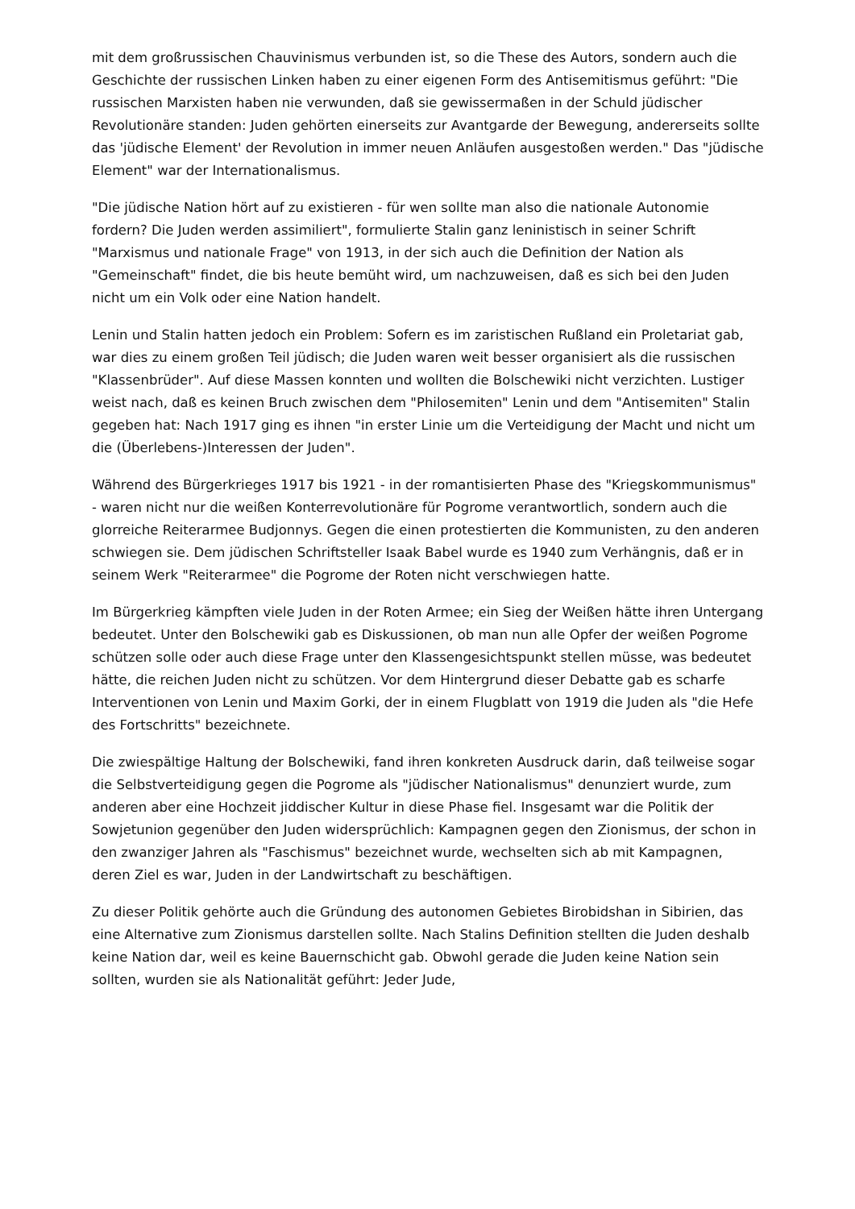mit dem großrussischen Chauvinismus verbunden ist, so die These des Autors, sondern auch die Geschichte der russischen Linken haben zu einer eigenen Form des Antisemitismus geführt: "Die russischen Marxisten haben nie verwunden, daß sie gewissermaßen in der Schuld jüdischer Revolutionäre standen: Juden gehörten einerseits zur Avantgarde der Bewegung, andererseits sollte das 'jüdische Element' der Revolution in immer neuen Anläufen ausgestoßen werden." Das "jüdische Element" war der Internationalismus.
"Die jüdische Nation hört auf zu existieren - für wen sollte man also die nationale Autonomie fordern? Die Juden werden assimiliert", formulierte Stalin ganz leninistisch in seiner Schrift "Marxismus und nationale Frage" von 1913, in der sich auch die Definition der Nation als "Gemeinschaft" findet, die bis heute bemüht wird, um nachzuweisen, daß es sich bei den Juden nicht um ein Volk oder eine Nation handelt.
Lenin und Stalin hatten jedoch ein Problem: Sofern es im zaristischen Rußland ein Proletariat gab, war dies zu einem großen Teil jüdisch; die Juden waren weit besser organisiert als die russischen "Klassenbrüder". Auf diese Massen konnten und wollten die Bolschewiki nicht verzichten. Lustiger weist nach, daß es keinen Bruch zwischen dem "Philosemiten" Lenin und dem "Antisemiten" Stalin gegeben hat: Nach 1917 ging es ihnen "in erster Linie um die Verteidigung der Macht und nicht um die (Überlebens-)Interessen der Juden".
Während des Bürgerkrieges 1917 bis 1921 - in der romantisierten Phase des "Kriegskommunismus" - waren nicht nur die weißen Konterrevolutionäre für Pogrome verantwortlich, sondern auch die glorreiche Reiterarmee Budjonnys. Gegen die einen protestierten die Kommunisten, zu den anderen schwiegen sie. Dem jüdischen Schriftsteller Isaak Babel wurde es 1940 zum Verhängnis, daß er in seinem Werk "Reiterarmee" die Pogrome der Roten nicht verschwiegen hatte.
Im Bürgerkrieg kämpften viele Juden in der Roten Armee; ein Sieg der Weißen hätte ihren Untergang bedeutet. Unter den Bolschewiki gab es Diskussionen, ob man nun alle Opfer der weißen Pogrome schützen solle oder auch diese Frage unter den Klassengesichtspunkt stellen müsse, was bedeutet hätte, die reichen Juden nicht zu schützen. Vor dem Hintergrund dieser Debatte gab es scharfe Interventionen von Lenin und Maxim Gorki, der in einem Flugblatt von 1919 die Juden als "die Hefe des Fortschritts" bezeichnete.
Die zwiespältige Haltung der Bolschewiki, fand ihren konkreten Ausdruck darin, daß teilweise sogar die Selbstverteidigung gegen die Pogrome als "jüdischer Nationalismus" denunziert wurde, zum anderen aber eine Hochzeit jiddischer Kultur in diese Phase fiel. Insgesamt war die Politik der Sowjetunion gegenüber den Juden widersprüchlich: Kampagnen gegen den Zionismus, der schon in den zwanziger Jahren als "Faschismus" bezeichnet wurde, wechselten sich ab mit Kampagnen, deren Ziel es war, Juden in der Landwirtschaft zu beschäftigen.
Zu dieser Politik gehörte auch die Gründung des autonomen Gebietes Birobidshan in Sibirien, das eine Alternative zum Zionismus darstellen sollte. Nach Stalins Definition stellten die Juden deshalb keine Nation dar, weil es keine Bauernschicht gab. Obwohl gerade die Juden keine Nation sein sollten, wurden sie als Nationalität geführt: Jeder Jude,